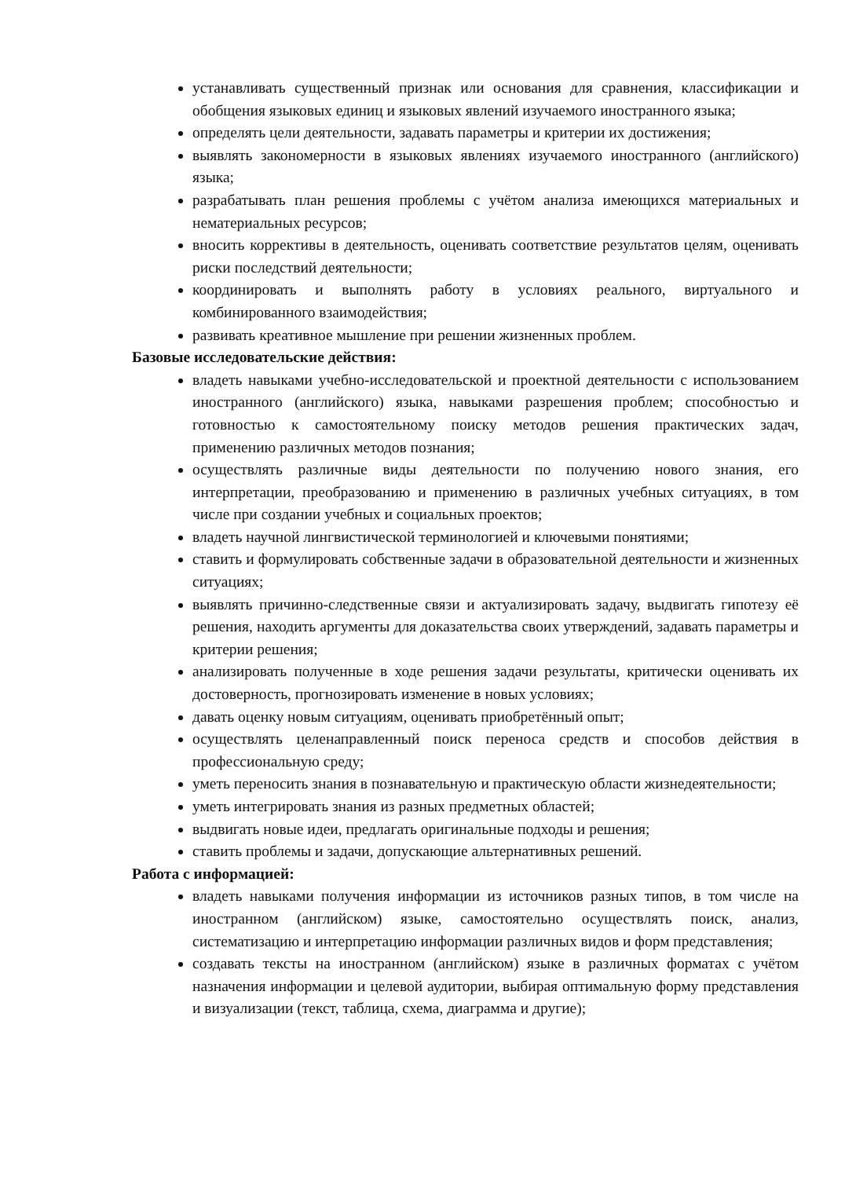устанавливать существенный признак или основания для сравнения, классификации и обобщения языковых единиц и языковых явлений изучаемого иностранного языка;
определять цели деятельности, задавать параметры и критерии их достижения;
выявлять закономерности в языковых явлениях изучаемого иностранного (английского) языка;
разрабатывать план решения проблемы с учётом анализа имеющихся материальных и нематериальных ресурсов;
вносить коррективы в деятельность, оценивать соответствие результатов целям, оценивать риски последствий деятельности;
координировать и выполнять работу в условиях реального, виртуального и комбинированного взаимодействия;
развивать креативное мышление при решении жизненных проблем.
Базовые исследовательские действия:
владеть навыками учебно-исследовательской и проектной деятельности с использованием иностранного (английского) языка, навыками разрешения проблем; способностью и готовностью к самостоятельному поиску методов решения практических задач, применению различных методов познания;
осуществлять различные виды деятельности по получению нового знания, его интерпретации, преобразованию и применению в различных учебных ситуациях, в том числе при создании учебных и социальных проектов;
владеть научной лингвистической терминологией и ключевыми понятиями;
ставить и формулировать собственные задачи в образовательной деятельности и жизненных ситуациях;
выявлять причинно-следственные связи и актуализировать задачу, выдвигать гипотезу её решения, находить аргументы для доказательства своих утверждений, задавать параметры и критерии решения;
анализировать полученные в ходе решения задачи результаты, критически оценивать их достоверность, прогнозировать изменение в новых условиях;
давать оценку новым ситуациям, оценивать приобретённый опыт;
осуществлять целенаправленный поиск переноса средств и способов действия в профессиональную среду;
уметь переносить знания в познавательную и практическую области жизнедеятельности;
уметь интегрировать знания из разных предметных областей;
выдвигать новые идеи, предлагать оригинальные подходы и решения;
ставить проблемы и задачи, допускающие альтернативных решений.
Работа с информацией:
владеть навыками получения информации из источников разных типов, в том числе на иностранном (английском) языке, самостоятельно осуществлять поиск, анализ, систематизацию и интерпретацию информации различных видов и форм представления;
создавать тексты на иностранном (английском) языке в различных форматах с учётом назначения информации и целевой аудитории, выбирая оптимальную форму представления и визуализации (текст, таблица, схема, диаграмма и другие);